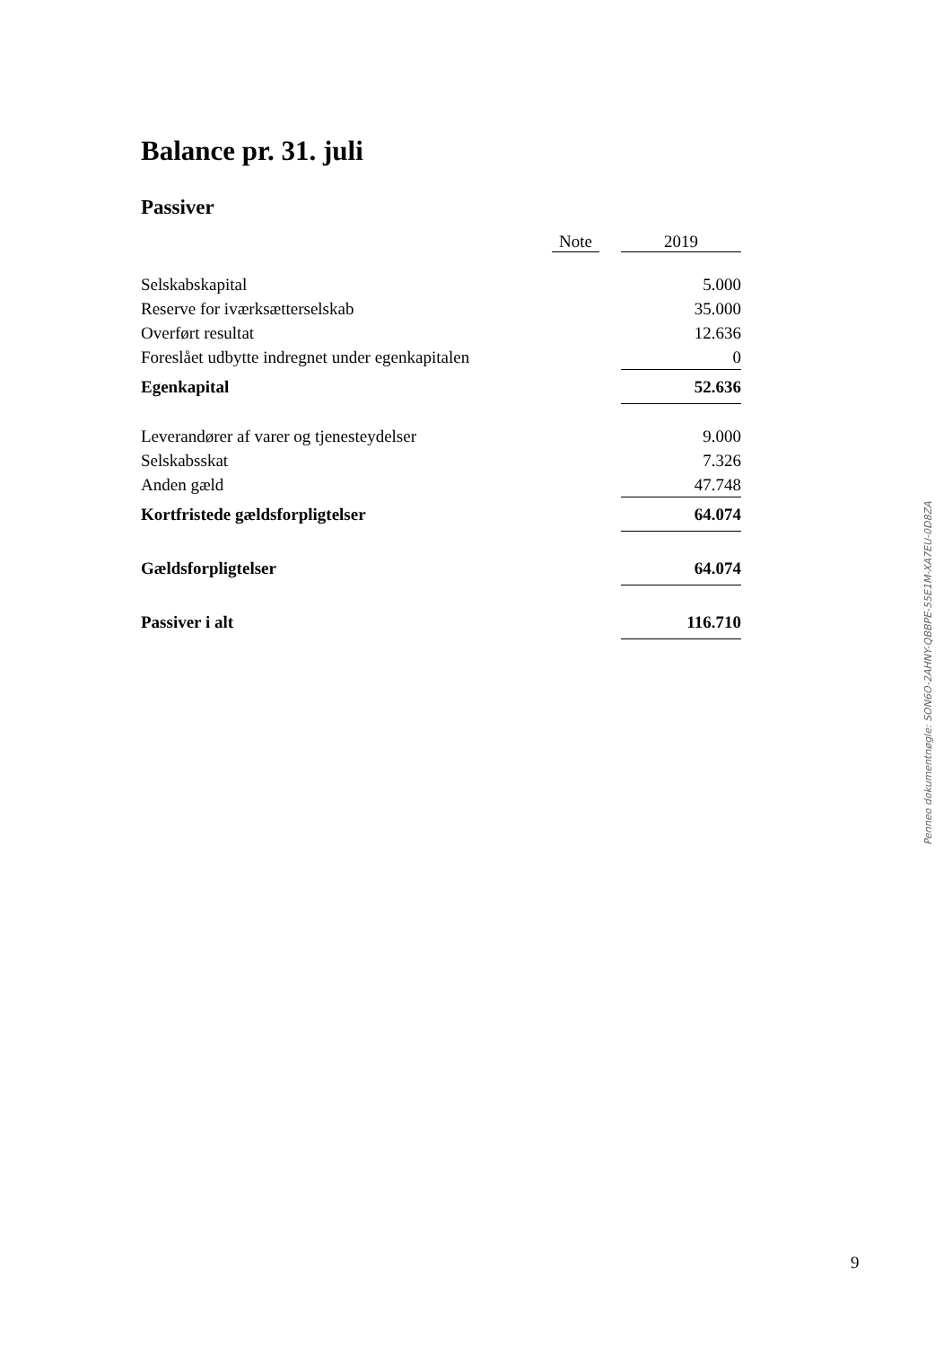Balance pr. 31. juli
Passiver
| | Note | | 2019 |
| --- | --- | --- | --- |
| Selskabskapital | | | 5.000 |
| Reserve for iværksætterselskab | | | 35.000 |
| Overført resultat | | | 12.636 |
| Foreslået udbytte indregnet under egenkapitalen | | | 0 |
| Egenkapital | | | 52.636 |
| Leverandører af varer og tjenesteydelser | | | 9.000 |
| Selskabsskat | | | 7.326 |
| Anden gæld | | | 47.748 |
| Kortfristede gældsforpligtelser | | | 64.074 |
| Gældsforpligtelser | | | 64.074 |
| Passiver i alt | | | 116.710 |
Penneo dokumentnøgle: SON6O-2AHNY-QBBPE-55E1M-XA7EU-0D8ZA
9